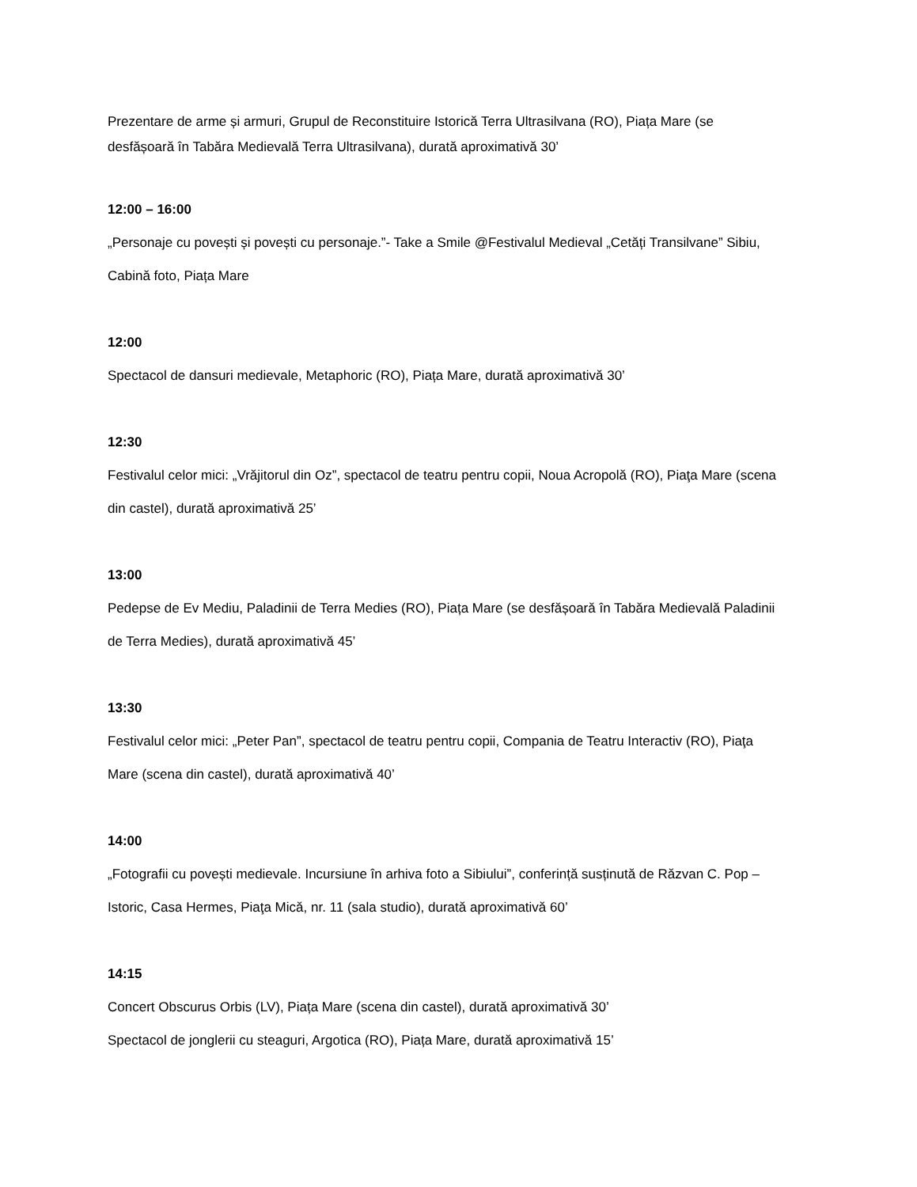Prezentare de arme și armuri, Grupul de Reconstituire Istorică Terra Ultrasilvana (RO), Piața Mare (se desfășoară în Tabăra Medievală Terra Ultrasilvana), durată aproximativă 30’
12:00 – 16:00
„Personaje cu povești și povești cu personaje.”- Take a Smile @Festivalul Medieval „Cetăți Transilvane” Sibiu, Cabină foto, Piața Mare
12:00
Spectacol de dansuri medievale, Metaphoric (RO), Piața Mare, durată aproximativă 30’
12:30
Festivalul celor mici: „Vrăjitorul din Oz”, spectacol de teatru pentru copii, Noua Acropolă (RO), Piaţa Mare (scena din castel), durată aproximativă 25’
13:00
Pedepse de Ev Mediu, Paladinii de Terra Medies (RO), Piața Mare (se desfășoară în Tabăra Medievală Paladinii de Terra Medies), durată aproximativă 45’
13:30
Festivalul celor mici: „Peter Pan”, spectacol de teatru pentru copii, Compania de Teatru Interactiv (RO), Piaţa Mare (scena din castel), durată aproximativă 40’
14:00
„Fotografii cu povești medievale. Incursiune în arhiva foto a Sibiului”, conferință susținută de Răzvan C. Pop – Istoric, Casa Hermes, Piaţa Mică, nr. 11 (sala studio), durată aproximativă 60’
14:15
Concert Obscurus Orbis (LV), Piața Mare (scena din castel), durată aproximativă 30’
Spectacol de jonglerii cu steaguri, Argotica (RO), Piața Mare, durată aproximativă 15’